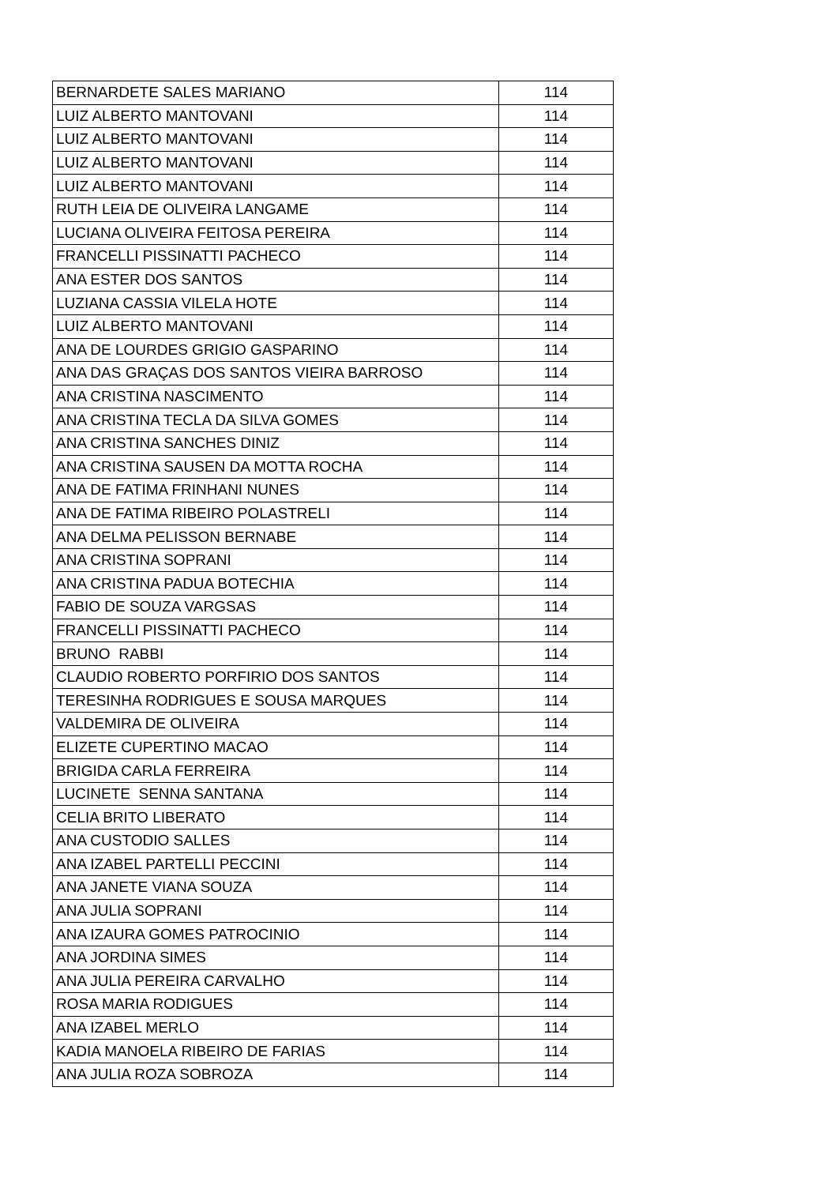| BERNARDETE SALES MARIANO | 114 |
| LUIZ ALBERTO MANTOVANI | 114 |
| LUIZ ALBERTO MANTOVANI | 114 |
| LUIZ ALBERTO MANTOVANI | 114 |
| LUIZ ALBERTO MANTOVANI | 114 |
| RUTH LEIA DE OLIVEIRA LANGAME | 114 |
| LUCIANA OLIVEIRA FEITOSA PEREIRA | 114 |
| FRANCELLI PISSINATTI PACHECO | 114 |
| ANA ESTER DOS SANTOS | 114 |
| LUZIANA CASSIA VILELA HOTE | 114 |
| LUIZ ALBERTO MANTOVANI | 114 |
| ANA DE LOURDES GRIGIO GASPARINO | 114 |
| ANA DAS GRAÇAS DOS SANTOS VIEIRA BARROSO | 114 |
| ANA CRISTINA NASCIMENTO | 114 |
| ANA CRISTINA TECLA DA SILVA GOMES | 114 |
| ANA CRISTINA SANCHES DINIZ | 114 |
| ANA CRISTINA SAUSEN DA MOTTA ROCHA | 114 |
| ANA DE FATIMA FRINHANI NUNES | 114 |
| ANA DE FATIMA RIBEIRO POLASTRELI | 114 |
| ANA DELMA PELISSON BERNABE | 114 |
| ANA CRISTINA SOPRANI | 114 |
| ANA CRISTINA PADUA BOTECHIA | 114 |
| FABIO DE SOUZA VARGSAS | 114 |
| FRANCELLI PISSINATTI PACHECO | 114 |
| BRUNO RABBI | 114 |
| CLAUDIO ROBERTO PORFIRIO DOS SANTOS | 114 |
| TERESINHA RODRIGUES E SOUSA MARQUES | 114 |
| VALDEMIRA DE OLIVEIRA | 114 |
| ELIZETE CUPERTINO MACAO | 114 |
| BRIGIDA CARLA FERREIRA | 114 |
| LUCINETE SENNA SANTANA | 114 |
| CELIA BRITO LIBERATO | 114 |
| ANA CUSTODIO SALLES | 114 |
| ANA IZABEL PARTELLI PECCINI | 114 |
| ANA JANETE VIANA SOUZA | 114 |
| ANA JULIA SOPRANI | 114 |
| ANA IZAURA GOMES PATROCINIO | 114 |
| ANA JORDINA SIMES | 114 |
| ANA JULIA PEREIRA CARVALHO | 114 |
| ROSA MARIA RODIGUES | 114 |
| ANA IZABEL MERLO | 114 |
| KADIA MANOELA RIBEIRO DE FARIAS | 114 |
| ANA JULIA ROZA SOBROZA | 114 |